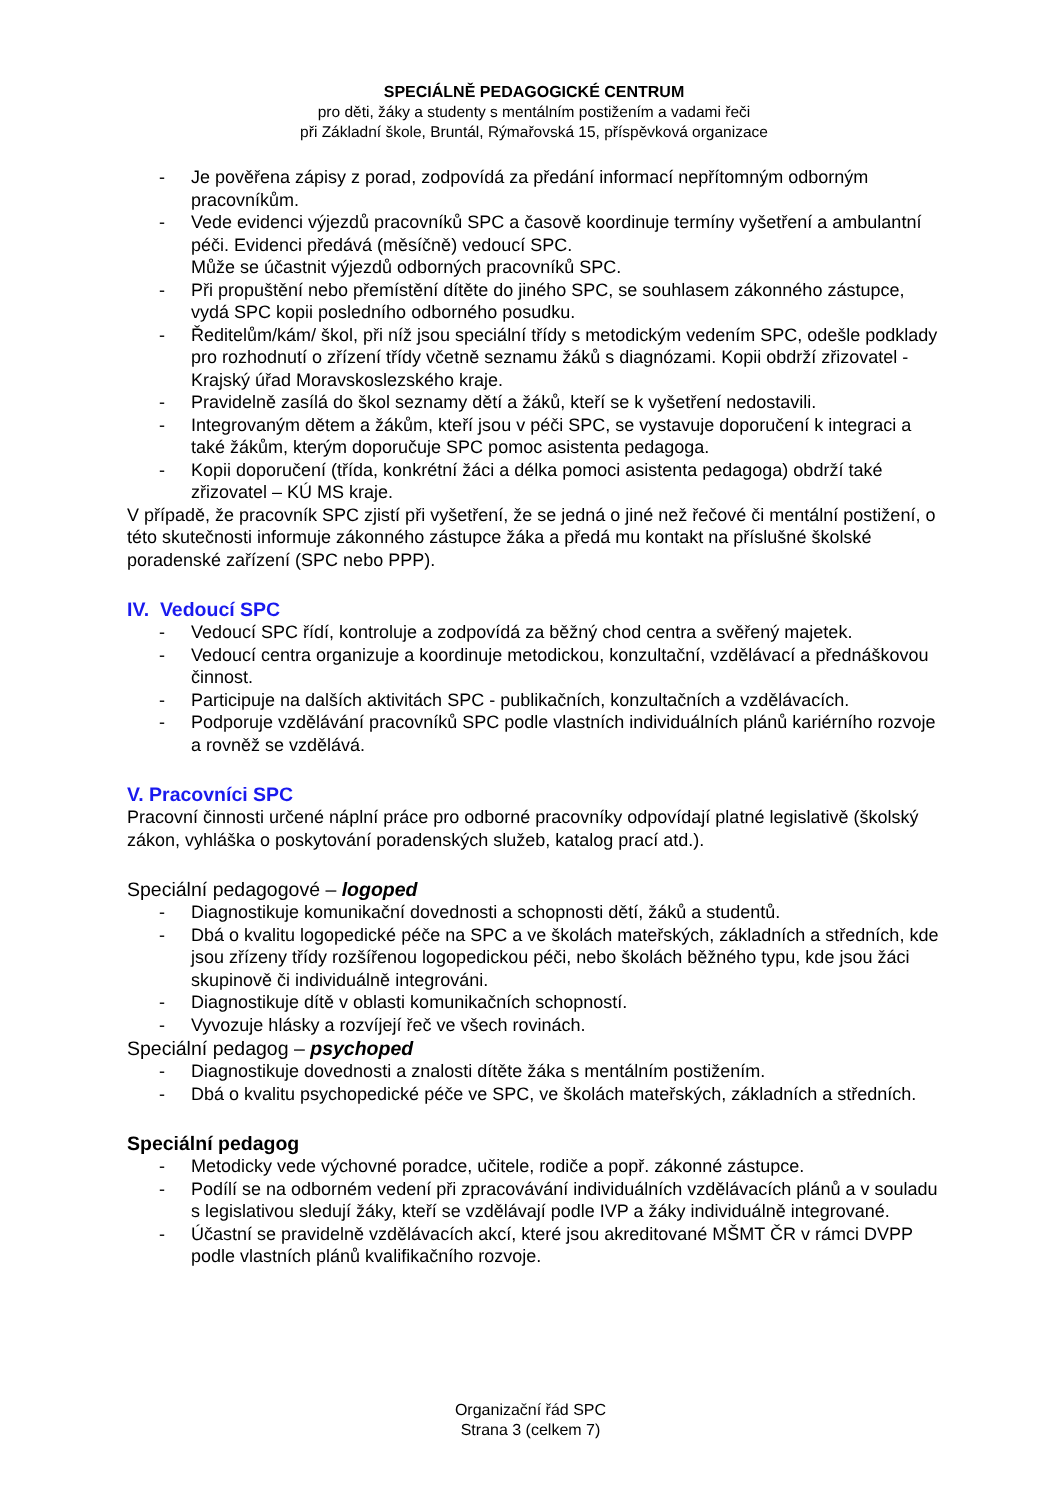SPECIÁLNĚ PEDAGOGICKÉ CENTRUM
pro děti, žáky a studenty s mentálním postižením a vadami řeči
při Základní škole, Bruntál, Rýmařovská 15, příspěvková organizace
- Je pověřena zápisy z porad, zodpovídá za předání informací nepřítomným odborným pracovníkům.
- Vede evidenci výjezdů pracovníků SPC a časově koordinuje termíny vyšetření a ambulantní péči. Evidenci předává (měsíčně) vedoucí SPC.
Může se účastnit výjezdů odborných pracovníků SPC.
- Při propuštění nebo přemístění dítěte do jiného SPC, se souhlasem zákonného zástupce, vydá SPC kopii posledního odborného posudku.
- Ředitelům/kám/ škol, při níž jsou speciální třídy s metodickým vedením SPC, odešle podklady pro rozhodnutí o zřízení třídy včetně seznamu žáků s diagnózami. Kopii obdrží zřizovatel - Krajský úřad Moravskoslezského kraje.
- Pravidelně zasílá do škol seznamy dětí a žáků, kteří se k vyšetření nedostavili.
- Integrovaným dětem a žákům, kteří jsou v péči SPC, se vystavuje doporučení k integraci a také žákům, kterým doporučuje SPC pomoc asistenta pedagoga.
- Kopii doporučení (třída, konkrétní žáci a délka pomoci asistenta pedagoga) obdrží také zřizovatel – KÚ MS kraje.
V případě, že pracovník SPC zjistí při vyšetření, že se jedná o jiné než řečové či mentální postižení, o této skutečnosti informuje zákonného zástupce žáka a předá mu kontakt na příslušné školské poradenské zařízení (SPC nebo PPP).
IV. Vedoucí SPC
- Vedoucí SPC řídí, kontroluje a zodpovídá za běžný chod centra a svěřený majetek.
- Vedoucí centra organizuje a koordinuje metodickou, konzultační, vzdělávací a přednáškovou činnost.
- Participuje na dalších aktivitách SPC - publikačních, konzultačních a vzdělávacích.
- Podporuje vzdělávání pracovníků SPC podle vlastních individuálních plánů kariérního rozvoje a rovněž se vzdělává.
V. Pracovníci SPC
Pracovní činnosti určené náplní práce pro odborné pracovníky odpovídají platné legislativě (školský zákon, vyhláška o poskytování poradenských služeb, katalog prací atd.).
Speciální pedagogové – logoped
- Diagnostikuje komunikační dovednosti a schopnosti dětí, žáků a studentů.
- Dbá o kvalitu logopedické péče na SPC a ve školách mateřských, základních a středních, kde jsou zřízeny třídy rozšířenou logopedickou péči, nebo školách běžného typu, kde jsou žáci skupinově či individuálně integrováni.
- Diagnostikuje dítě v oblasti komunikačních schopností.
- Vyvozuje hlásky a rozvíjejí řeč ve všech rovinách.
Speciální pedagog – psychoped
- Diagnostikuje dovednosti a znalosti dítěte žáka s mentálním postižením.
- Dbá o kvalitu psychopedické péče ve SPC, ve školách mateřských, základních a středních.
Speciální pedagog
- Metodicky vede výchovné poradce, učitele, rodiče a popř. zákonné zástupce.
- Podílí se na odborném vedení při zpracovávání individuálních vzdělávacích plánů a v souladu s legislativou sledují žáky, kteří se vzdělávají podle IVP a žáky individuálně integrované.
- Účastní se pravidelně vzdělávacích akcí, které jsou akreditované MŠMT ČR v rámci DVPP podle vlastních plánů kvalifikačního rozvoje.
Organizační řád SPC
Strana 3 (celkem 7)